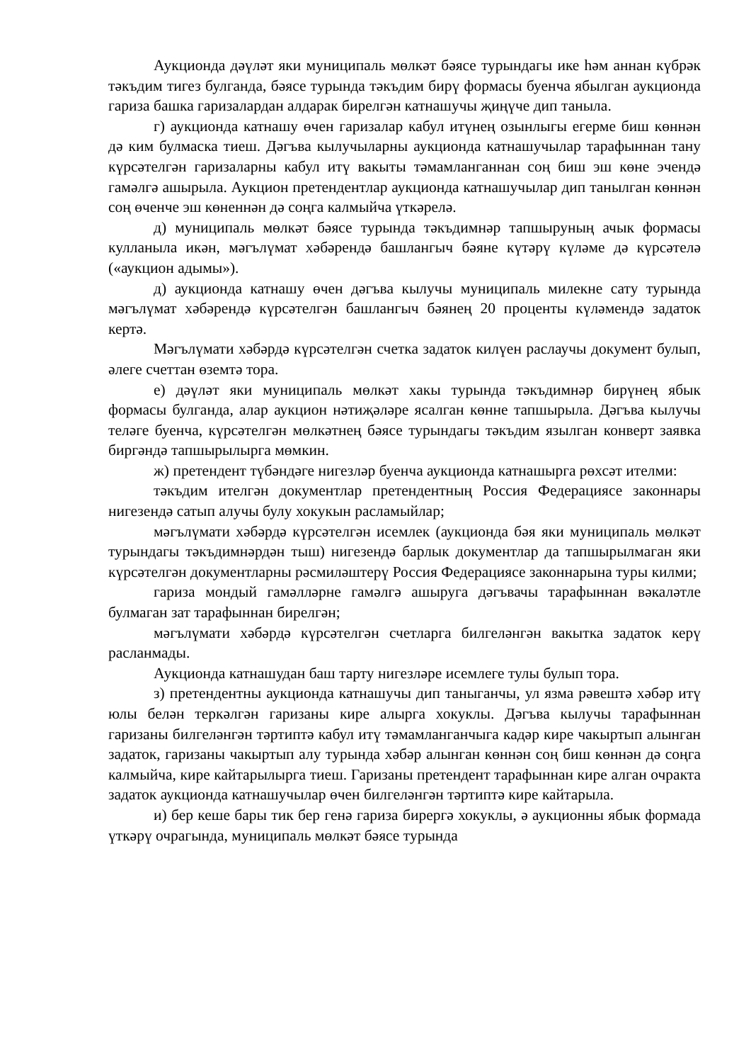Аукционда дәүләт яки муниципаль мөлкәт бәясе турындагы ике һәм аннан күбрәк тәкъдим тигез булганда, бәясе турында тәкъдим бирү формасы буенча ябылган аукционда гариза башка гаризалардан алдарак бирелгән катнашучы җиңүче дип таныла.
г) аукционда катнашу өчен гаризалар кабул итүнең озынлыгы егерме биш көннән дә ким булмаска тиеш. Дәгъва кылучыларны аукционда катнашучылар тарафыннан тану күрсәтелгән гаризаларны кабул итү вакыты тәмамланганнан соң биш эш көне эчендә гамәлгә ашырыла. Аукцион претендентлар аукционда катнашучылар дип танылган көннән соң өченче эш көненнән дә соңга калмыйча үткәрелә.
д) муниципаль мөлкәт бәясе турында тәкъдимнәр тапшыруның ачык формасы кулланыла икән, мәгълүмат хәбәрендә башлангыч бәяне күтәрү күләме дә күрсәтелә («аукцион адымы»).
д) аукционда катнашу өчен дәгъва кылучы муниципаль милекне сату турында мәгълүмат хәбәрендә күрсәтелгән башлангыч бәянең 20 проценты күләмендә задаток кертә.
Мәгълүмати хәбәрдә күрсәтелгән счетка задаток килүен раслаучы документ булып, әлеге счеттан өземтә тора.
е) дәүләт яки муниципаль мөлкәт хакы турында тәкъдимнәр бирүнең ябык формасы булганда, алар аукцион нәтиҗәләре ясалган көнне тапшырыла. Дәгъва кылучы теләге буенча, күрсәтелгән мөлкәтнең бәясе турындагы тәкъдим язылган конверт заявка биргәндә тапшырылырга мөмкин.
ж) претендент түбәндәге нигезләр буенча аукционда катнашырга рөхсәт ителми:
тәкъдим ителгән документлар претендентның Россия Федерациясе законнары нигезендә сатып алучы булу хокукын расламыйлар;
мәгълүмати хәбәрдә күрсәтелгән исемлек (аукционда бәя яки муниципаль мөлкәт турындагы тәкъдимнәрдән тыш) нигезендә барлык документлар да тапшырылмаган яки күрсәтелгән документларны рәсмиләштерү Россия Федерациясе законнарына туры килми;
гариза мондый гамәлләрне гамәлгә ашыруга дәгъвачы тарафыннан вәкаләтле булмаган зат тарафыннан бирелгән;
мәгълүмати хәбәрдә күрсәтелгән счетларга билгеләнгән вакытка задаток керү расланмады.
Аукционда катнашудан баш тарту нигезләре исемлеге тулы булып тора.
з) претендентны аукционда катнашучы дип таныганчы, ул язма рәвештә хәбәр итү юлы белән теркәлгән гаризаны кире алырга хокуклы. Дәгъва кылучы тарафыннан гаризаны билгеләнгән тәртиптә кабул итү тәмамланганчыга кадәр кире чакыртып алынган задаток, гаризаны чакыртып алу турында хәбәр алынган көннән соң биш көннән дә соңга калмыйча, кире кайтарылырга тиеш. Гаризаны претендент тарафыннан кире алган очракта задаток аукционда катнашучылар өчен билгеләнгән тәртиптә кире кайтарыла.
и) бер кеше бары тик бер генә гариза бирергә хокуклы, ә аукционны ябык формада үткәрү очрагында, муниципаль мөлкәт бәясе турында